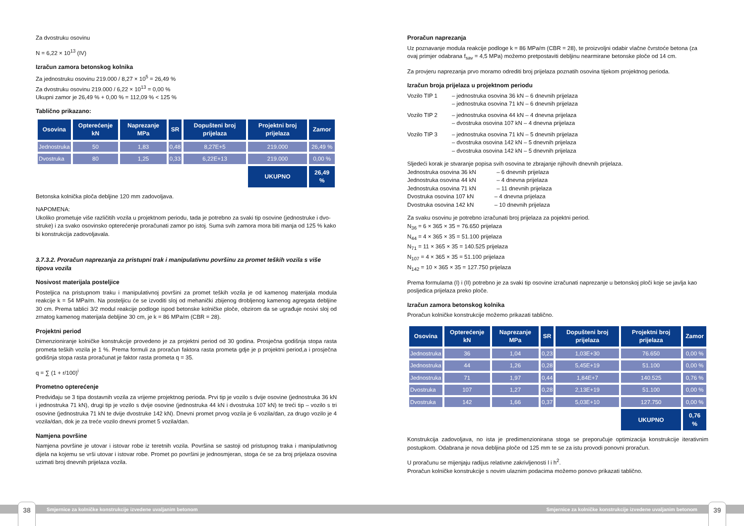Za dvostruku osovinu
N = 6,22 × 10<sup>13</sup> (IV)
Izračun zamora betonskog kolnika
Za jednostruku osovinu 219.000 / 8,27 × 10<sup>5</sup> = 26,49 %
Za dvostruku osovinu 219.000 / 6,22 × 10<sup>13</sup> = 0,00 %
Ukupni zamor je 26,49 % + 0,00 % = 112,09 % < 125 %
Tablično prikazano:
| Osovina | Opterećenje kN | Naprezanje MPa | SR | Dopušteni broj prijelaza | Projektni broj prijelaza | Zamor |
| --- | --- | --- | --- | --- | --- | --- |
| Jednostruka | 50 | 1,83 | 0,48 | 8,27E+5 | 219.000 | 26,49 % |
| Dvostruka | 80 | 1,25 | 0,33 | 6,22E+13 | 219.000 | 0,00 % |
| | | | | | UKUPNO | 26,49 % |
Betonska kolnička ploča debljine 120 mm zadovoljava.
NAPOMENA:
Ukoliko prometuje više različitih vozila u projektnom periodu, tada je potrebno za svaki tip osovine (jednostruke i dvo-struke) i za svako osovinsko opterećenje proračunati zamor po istoj. Suma svih zamora mora biti manja od 125 % kako bi konstrukcija zadovoljavala.
3.7.3.2. Proračun naprezanja za pristupni trak i manipulativnu površinu za promet teških vozila s više tipova vozila
Nosivost materijala posteljice
Posteljica na pristupnom traku i manipulativnoj površini za promet teških vozila je od kamenog materijala modula reakcije k = 54 MPa/m. Na posteljicu će se izvoditi sloj od mehanički zbijenog drobljenog kamenog agregata debljine 30 cm. Prema tablici 3/2 modul reakcije podloge ispod betonske kolničke ploče, obzirom da se ugrađuje nosivi sloj od zrnatog kamenog materijala debljine 30 cm, je k = 86 MPa/m (CBR = 28).
Projektni period
Dimenzioniranje kolničke konstrukcije provedeno je za projektni period od 30 godina. Prosječna godišnja stopa rasta prometa teških vozila je 1 %. Prema formuli za proračun faktora rasta prometa gdje je p projektni period,a i prosječna godišnja stopa rasta proračunat je faktor rasta prometa q = 35.
q = ∑ (1 + r/100)<sup>i</sup>
Prometno opterećenje
Predviđaju se 3 tipa dostavnih vozila za vrijeme projektnog perioda. Prvi tip je vozilo s dvije osovine (jednostruka 36 kN i jednostruka 71 kN), drugi tip je vozilo s dvije osovine (jednostruka 44 kN i dvostruka 107 kN) te treći tip – vozilo s tri osovine (jednostruka 71 kN te dvije dvostruke 142 kN). Dnevni promet prvog vozila je 6 vozila/dan, za drugo vozilo je 4 vozila/dan, dok je za treće vozilo dnevni promet 5 vozila/dan.
Namjena površine
Namjena površine je utovar i istovar robe iz teretnih vozila. Površina se sastoji od pristupnog traka i manipulativnog dijela na kojemu se vrši utovar i istovar robe. Promet po površini je jednosmjeran, stoga će se za broj prijelaza osovina uzimati broj dnevnih prijelaza vozila.
Proračun naprezanja
Uz poznavanje modula reakcije podloge k = 86 MPa/m (CBR = 28), te proizvoljni odabir vlačne čvrstoće betona (za ovaj primjer odabrana f<sub>sav</sub> = 4,5 MPa) možemo pretpostaviti debljinu nearmirane betonske ploče od 14 cm.
Za provjeru naprezanja prvo moramo odrediti broj prijelaza poznatih osovina tijekom projektnog perioda.
Izračun broja prijelaza u projektnom periodu
Vozilo TIP 1 – jednostruka osovina 36 kN – 6 dnevnih prijelaza
– jednostruka osovina 71 kN – 6 dnevnih prijelaza
Vozilo TIP 2 – jednostruka osovina 44 kN – 4 dnevna prijelaza
– dvostruka osovina 107 kN – 4 dnevna prijelaza
Vozilo TIP 3 – jednostruka osovina 71 kN – 5 dnevnih prijelaza
– dvostruka osovina 142 kN – 5 dnevnih prijelaza
– dvostruka osovina 142 kN – 5 dnevnih prijelaza
Sljedeći korak je stvaranje popisa svih osovina te zbrajanje njihovih dnevnih prijelaza.
Jednostruka osovina 36 kN – 6 dnevnih prijelaza
Jednostruka osovina 44 kN – 4 dnevna prijelaza
Jednostruka osovina 71 kN – 11 dnevnih prijelaza
Dvostruka osovina 107 kN – 4 dnevna prijelaza
Dvostruka osovina 142 kN – 10 dnevnih prijelaza
Za svaku osovinu je potrebno izračunati broj prijelaza za pojektni period.
N<sub>36</sub> = 6 × 365 × 35 = 76.650 prijelaza
N<sub>44</sub> = 4 × 365 × 35 = 51.100 prijelaza
N<sub>71</sub> = 11 × 365 × 35 = 140.525 prijelaza
N<sub>107</sub> = 4 × 365 × 35 = 51.100 prijelaza
N<sub>142</sub> = 10 × 365 × 35 = 127.750 prijelaza
Prema formulama (I) i (II) potrebno je za svaki tip osovine izračunati naprezanje u betonskoj ploči koje se javlja kao posljedica prijelaza preko ploče.
Izračun zamora betonskog kolnika
Proračun kolničke konstrukcije možemo prikazati tablično.
| Osovina | Opterećenje kN | Naprezanje MPa | SR | Dopušteni broj prijelaza | Projektni broj prijelaza | Zamor |
| --- | --- | --- | --- | --- | --- | --- |
| Jednostruka | 36 | 1,04 | 0,23 | 1,03E+30 | 76.650 | 0,00 % |
| Jednostruka | 44 | 1,26 | 0,28 | 5,45E+19 | 51.100 | 0,00 % |
| Jednostruka | 71 | 1,97 | 0,44 | 1,84E+7 | 140.525 | 0,76 % |
| Dvostruka | 107 | 1,27 | 0,28 | 2,13E+19 | 51.100 | 0,00 % |
| Dvostruka | 142 | 1,66 | 0,37 | 5,03E+10 | 127.750 | 0,00 % |
| | | | | | UKUPNO | 0,76 % |
Konstrukcija zadovoljava, no ista je predimenzionirana stoga se preporučuje optimizacija konstrukcije iterativnim postupkom. Odabrana je nova debljina ploče od 125 mm te se za istu provodi ponovni proračun.
U proračunu se mijenjaju radijus relativne zakrivljenosti l i h<sup>2</sup>.
Proračun kolničke konstrukcije s novim ulaznim podacima možemo ponovo prikazati tablično.
38
Smjernice za kolničke konstrukcije izvedene uvaljanim betonom
Smjernice za kolničke konstrukcije izvedene uvaljanim betonom
39